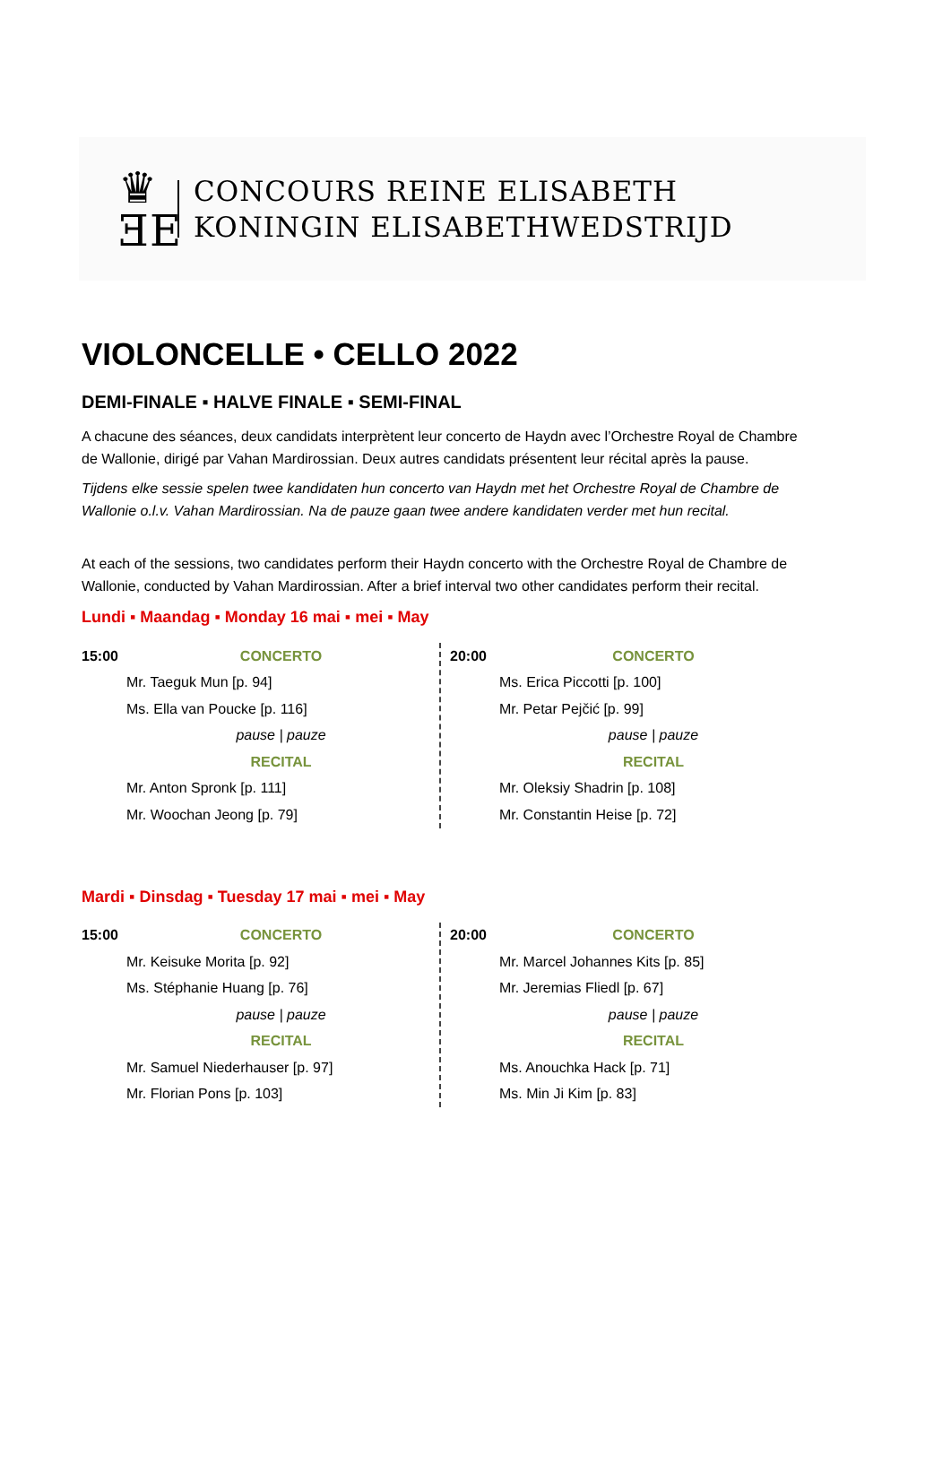♛
ƎE
CONCOURS REINE ELISABETH
KONINGIN ELISABETHWEDSTRIJD
VIOLONCELLE • CELLO 2022
DEMI-FINALE ▪ HALVE FINALE ▪ SEMI-FINAL
A chacune des séances, deux candidats interprètent leur concerto de Haydn avec l’Orchestre Royal de Chambre de Wallonie, dirigé par Vahan Mardirossian. Deux autres candidats présentent leur récital après la pause.
Tijdens elke sessie spelen twee kandidaten hun concerto van Haydn met het Orchestre Royal de Chambre de Wallonie o.l.v. Vahan Mardirossian. Na de pauze gaan twee andere kandidaten verder met hun recital.
At each of the sessions, two candidates perform their Haydn concerto with the Orchestre Royal de Chambre de Wallonie, conducted by Vahan Mardirossian. After a brief interval two other candidates perform their recital.
Lundi ▪ Maandag ▪ Monday 16 mai ▪ mei ▪ May
| 15:00 | CONCERTO |
| | Mr. Taeguk Mun [p. 94] |
| | Ms. Ella van Poucke [p. 116] |
| | pause / pauze |
| | RECITAL |
| | Mr. Anton Spronk [p. 111] |
| | Mr. Woochan Jeong [p. 79] |
| 20:00 | CONCERTO |
| | Ms. Erica Piccotti [p. 100] |
| | Mr. Petar Pejčić [p. 99] |
| | pause / pauze |
| | RECITAL |
| | Mr. Oleksiy Shadrin [p. 108] |
| | Mr. Constantin Heise [p. 72] |
Mardi ▪ Dinsdag ▪ Tuesday 17 mai ▪ mei ▪ May
| 15:00 | CONCERTO |
| | Mr. Keisuke Morita [p. 92] |
| | Ms. Stéphanie Huang [p. 76] |
| | pause / pauze |
| | RECITAL |
| | Mr. Samuel Niederhauser [p. 97] |
| | Mr. Florian Pons [p. 103] |
| 20:00 | CONCERTO |
| | Mr. Marcel Johannes Kits [p. 85] |
| | Mr. Jeremias Fliedl [p. 67] |
| | pause / pauze |
| | RECITAL |
| | Ms. Anouchka Hack [p. 71] |
| | Ms. Min Ji Kim [p. 83] |